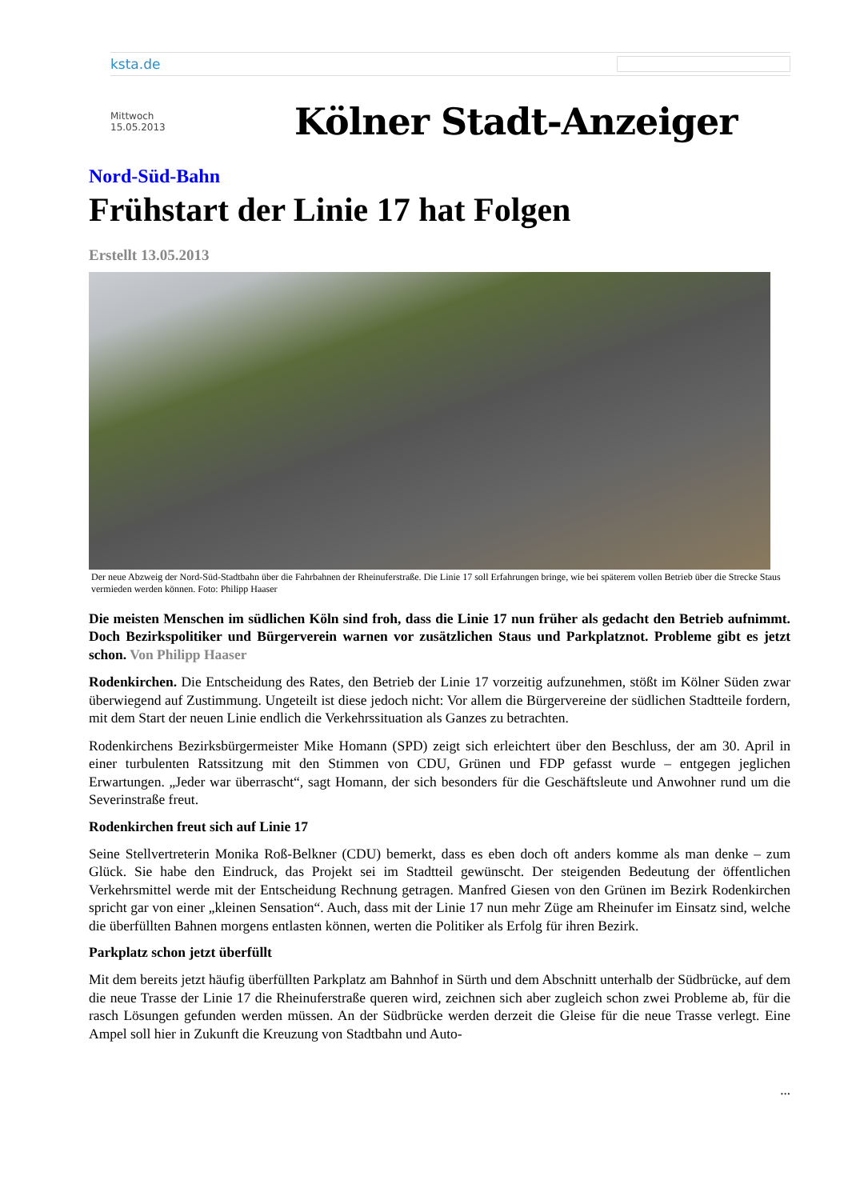ksta.de
Mittwoch
15.05.2013
Kölner Stadt-Anzeiger
Nord-Süd-Bahn
Frühstart der Linie 17 hat Folgen
Erstellt 13.05.2013
Der neue Abzweig der Nord-Süd-Stadtbahn über die Fahrbahnen der Rheinuferstraße. Die Linie 17 soll Erfahrungen bringe, wie bei späterem vollen Betrieb über die Strecke Staus vermieden werden können. Foto: Philipp Haaser
Die meisten Menschen im südlichen Köln sind froh, dass die Linie 17 nun früher als gedacht den Betrieb aufnimmt. Doch Bezirkspolitiker und Bürgerverein warnen vor zusätzlichen Staus und Parkplatznot. Probleme gibt es jetzt schon. Von Philipp Haaser
Rodenkirchen. Die Entscheidung des Rates, den Betrieb der Linie 17 vorzeitig aufzunehmen, stößt im Kölner Süden zwar überwiegend auf Zustimmung. Ungeteilt ist diese jedoch nicht: Vor allem die Bürgervereine der südlichen Stadtteile fordern, mit dem Start der neuen Linie endlich die Verkehrssituation als Ganzes zu betrachten.
Rodenkirchens Bezirksbürgermeister Mike Homann (SPD) zeigt sich erleichtert über den Beschluss, der am 30. April in einer turbulenten Ratssitzung mit den Stimmen von CDU, Grünen und FDP gefasst wurde – entgegen jeglichen Erwartungen. „Jeder war überrascht“, sagt Homann, der sich besonders für die Geschäftsleute und Anwohner rund um die Severinstraße freut.
Rodenkirchen freut sich auf Linie 17
Seine Stellvertreterin Monika Roß-Belkner (CDU) bemerkt, dass es eben doch oft anders komme als man denke – zum Glück. Sie habe den Eindruck, das Projekt sei im Stadtteil gewünscht. Der steigenden Bedeutung der öffentlichen Verkehrsmittel werde mit der Entscheidung Rechnung getragen. Manfred Giesen von den Grünen im Bezirk Rodenkirchen spricht gar von einer „kleinen Sensation“. Auch, dass mit der Linie 17 nun mehr Züge am Rheinufer im Einsatz sind, welche die überfüllten Bahnen morgens entlasten können, werten die Politiker als Erfolg für ihren Bezirk.
Parkplatz schon jetzt überfüllt
Mit dem bereits jetzt häufig überfüllten Parkplatz am Bahnhof in Sürth und dem Abschnitt unterhalb der Südbrücke, auf dem die neue Trasse der Linie 17 die Rheinuferstraße queren wird, zeichnen sich aber zugleich schon zwei Probleme ab, für die rasch Lösungen gefunden werden müssen. An der Südbrücke werden derzeit die Gleise für die neue Trasse verlegt. Eine Ampel soll hier in Zukunft die Kreuzung von Stadtbahn und Auto-
...